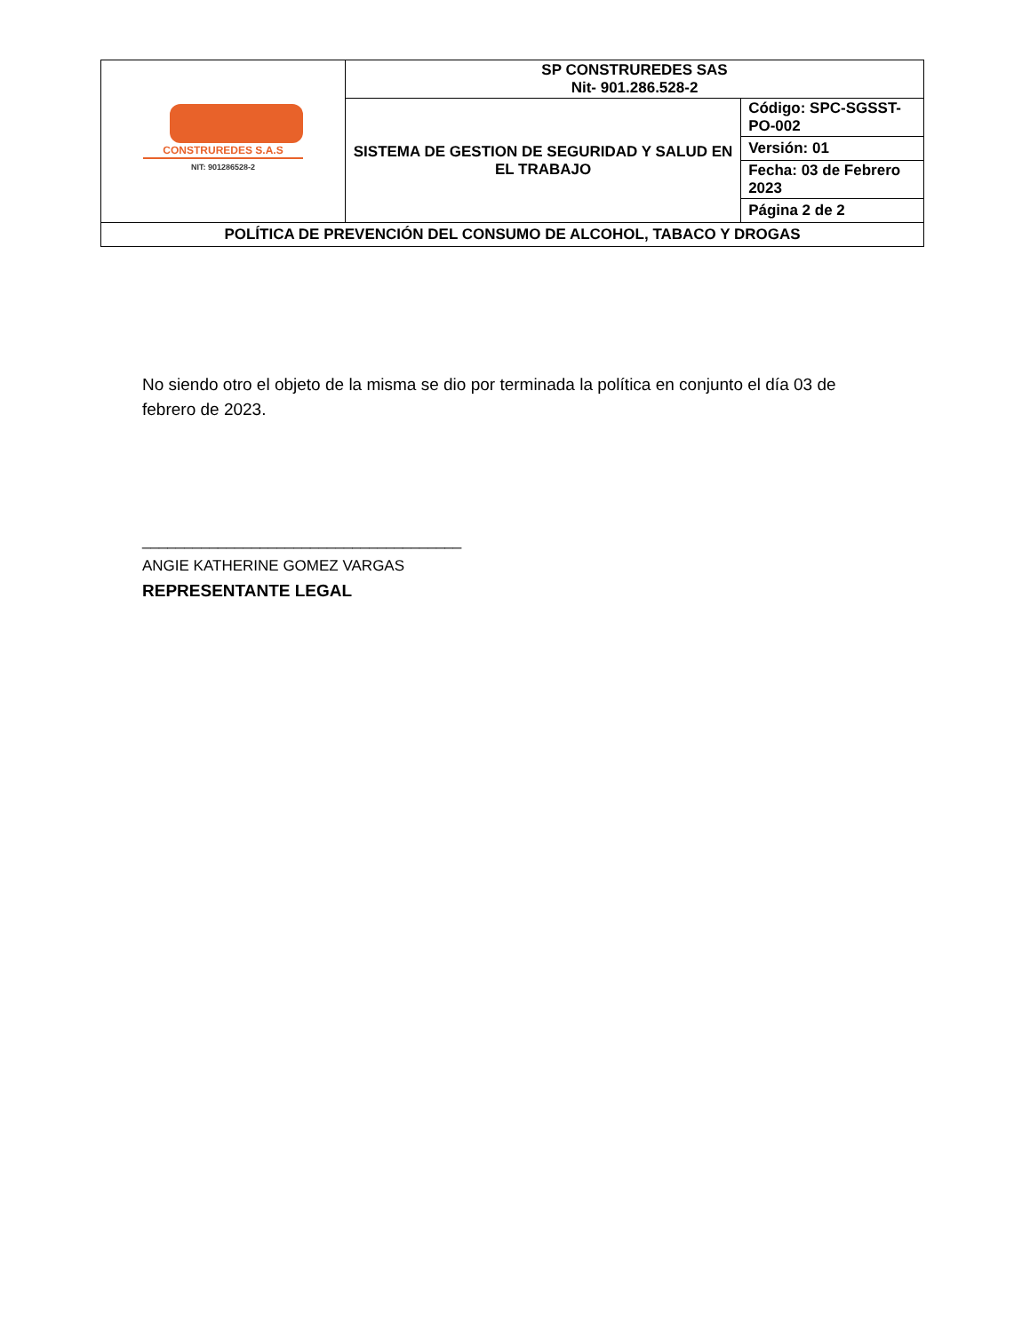| CONSTRUREDES S.A.S NIT: 901286528-2 | SP CONSTRUREDES SAS Nit- 901.286.528-2 | |
| | SISTEMA DE GESTION DE SEGURIDAD Y SALUD EN EL TRABAJO | Código: SPC-SGSST-PO-002 |
| | | Versión: 01 |
| | | Fecha: 03 de Febrero 2023 |
| | | Página 2 de 2 |
| POLÍTICA DE PREVENCIÓN DEL CONSUMO DE ALCOHOL, TABACO Y DROGAS | | |
No siendo otro el objeto de la misma se dio por terminada la política en conjunto el día 03 de febrero de 2023.
______________________________________
ANGIE KATHERINE GOMEZ VARGAS
REPRESENTANTE LEGAL